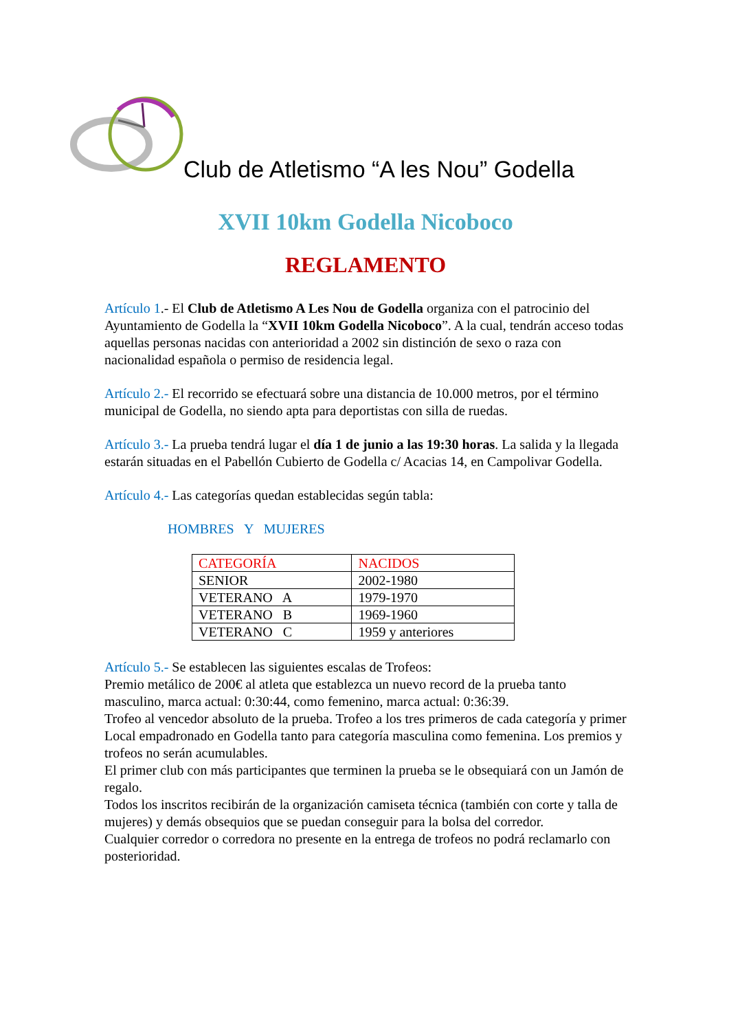Club de Atletismo “A les Nou” Godella
XVII 10km Godella Nicoboco
REGLAMENTO
Artículo 1.- El Club de Atletismo A Les Nou de Godella organiza con el patrocinio del Ayuntamiento de Godella la “XVII 10km Godella Nicoboco”. A la cual, tendrán acceso todas aquellas personas nacidas con anterioridad a 2002 sin distinción de sexo o raza con nacionalidad española o permiso de residencia legal.
Artículo 2.- El recorrido se efectuará sobre una distancia de 10.000 metros, por el término municipal de Godella, no siendo apta para deportistas con silla de ruedas.
Artículo 3.- La prueba tendrá lugar el día 1 de junio a las 19:30 horas. La salida y la llegada estarán situadas en el Pabellón Cubierto de Godella c/ Acacias 14, en Campolivar Godella.
Artículo 4.- Las categorías quedan establecidas según tabla:
HOMBRES Y MUJERES
| CATEGORÍA | NACIDOS |
| SENIOR | 2002-1980 |
| VETERANO A | 1979-1970 |
| VETERANO B | 1969-1960 |
| VETERANO C | 1959 y anteriores |
Artículo 5.- Se establecen las siguientes escalas de Trofeos:
Premio metálico de 200€ al atleta que establezca un nuevo record de la prueba tanto masculino, marca actual: 0:30:44, como femenino, marca actual: 0:36:39.
Trofeo al vencedor absoluto de la prueba. Trofeo a los tres primeros de cada categoría y primer Local empadronado en Godella tanto para categoría masculina como femenina. Los premios y trofeos no serán acumulables.
El primer club con más participantes que terminen la prueba se le obsequiará con un Jamón de regalo.
Todos los inscritos recibirán de la organización camiseta técnica (también con corte y talla de mujeres) y demás obsequios que se puedan conseguir para la bolsa del corredor.
Cualquier corredor o corredora no presente en la entrega de trofeos no podrá reclamarlo con posterioridad.